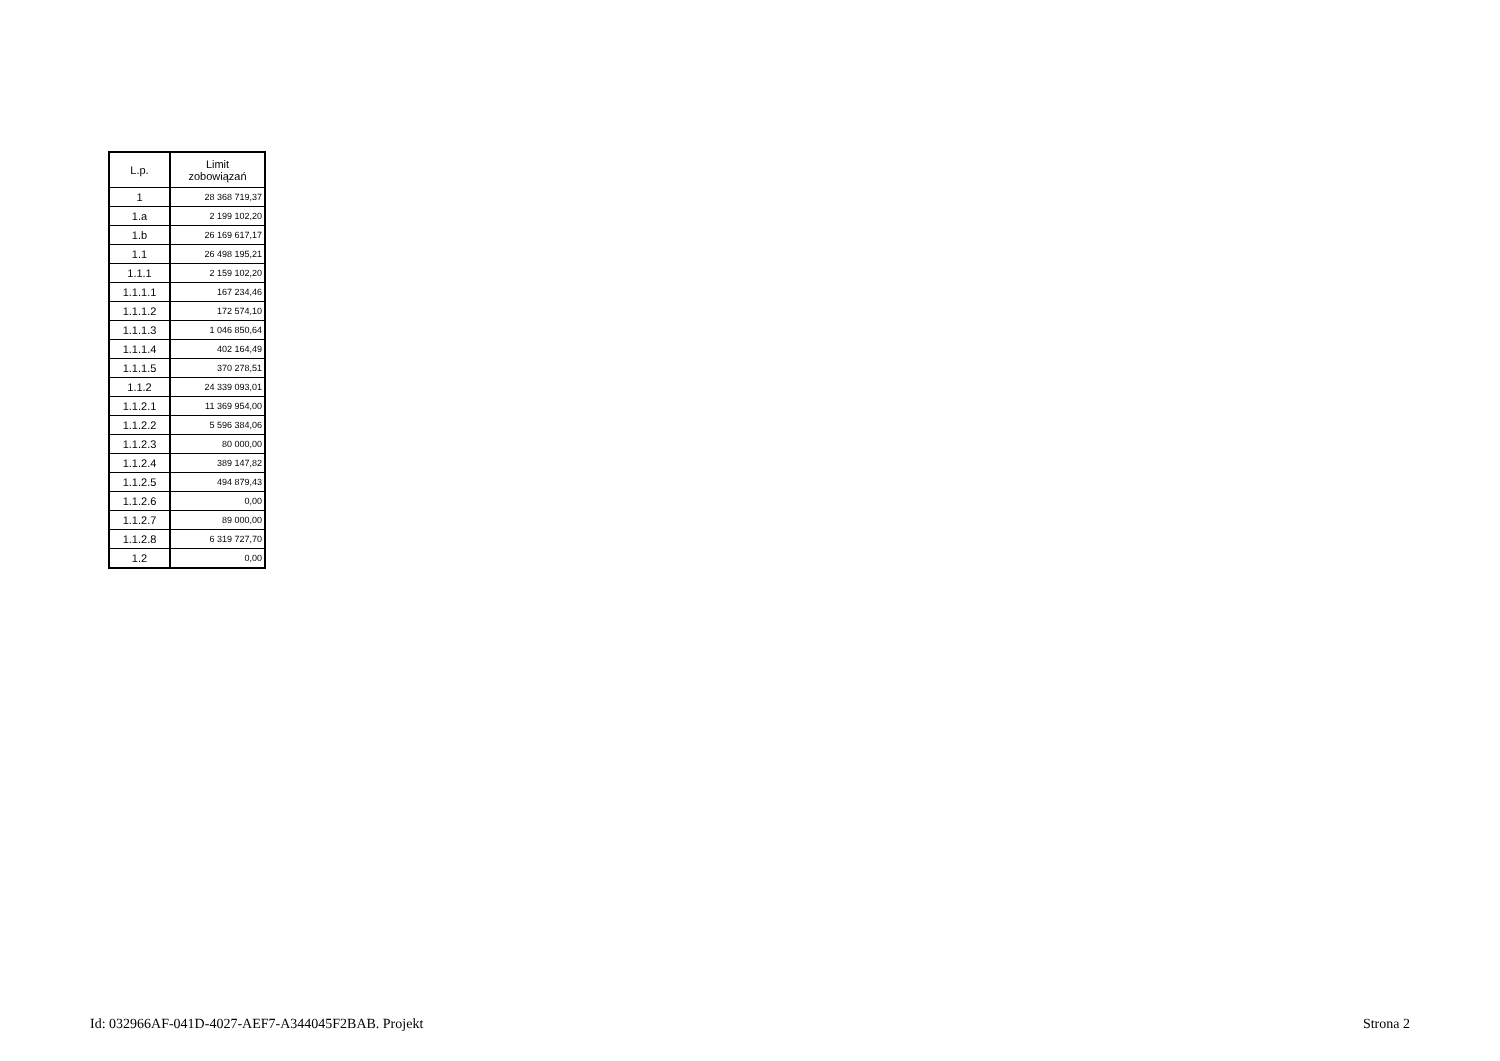| L.p. | Limit zobowiązań |
| --- | --- |
| 1 | 28 368 719,37 |
| 1.a | 2 199 102,20 |
| 1.b | 26 169 617,17 |
| 1.1 | 26 498 195,21 |
| 1.1.1 | 2 159 102,20 |
| 1.1.1.1 | 167 234,46 |
| 1.1.1.2 | 172 574,10 |
| 1.1.1.3 | 1 046 850,64 |
| 1.1.1.4 | 402 164,49 |
| 1.1.1.5 | 370 278,51 |
| 1.1.2 | 24 339 093,01 |
| 1.1.2.1 | 11 369 954,00 |
| 1.1.2.2 | 5 596 384,06 |
| 1.1.2.3 | 80 000,00 |
| 1.1.2.4 | 389 147,82 |
| 1.1.2.5 | 494 879,43 |
| 1.1.2.6 | 0,00 |
| 1.1.2.7 | 89 000,00 |
| 1.1.2.8 | 6 319 727,70 |
| 1.2 | 0,00 |
Id: 032966AF-041D-4027-AEF7-A344045F2BAB. Projekt Strona 2